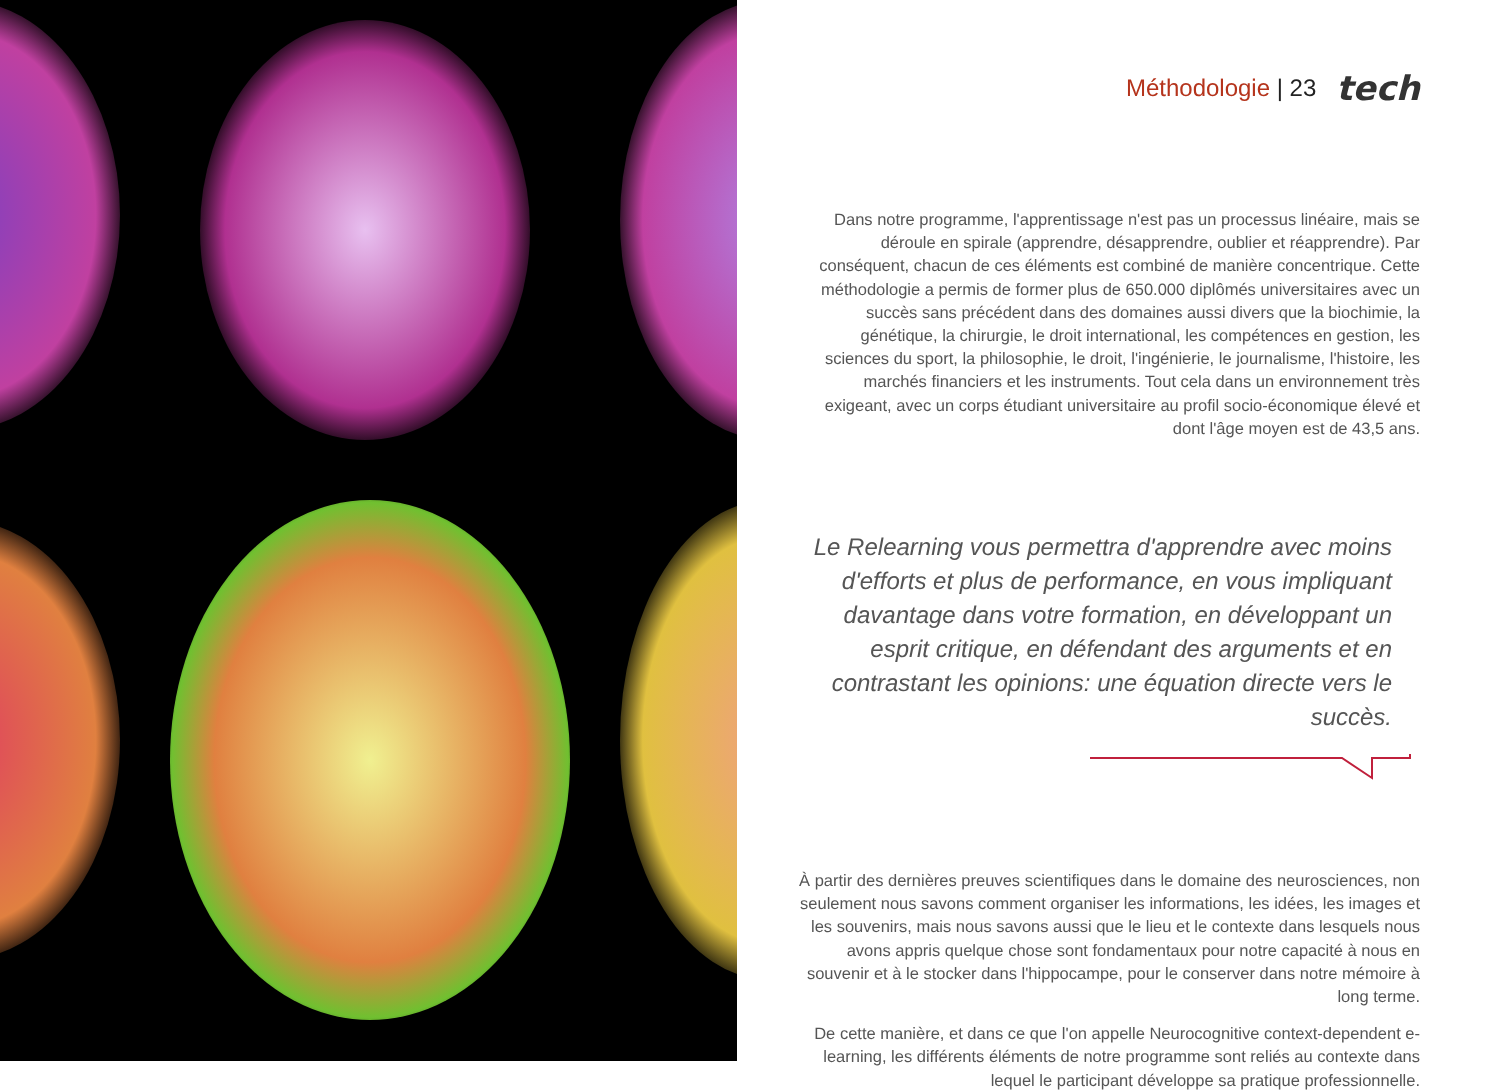Méthodologie | 23 tech
Dans notre programme, l'apprentissage n'est pas un processus linéaire, mais se déroule en spirale (apprendre, désapprendre, oublier et réapprendre). Par conséquent, chacun de ces éléments est combiné de manière concentrique. Cette méthodologie a permis de former plus de 650.000 diplômés universitaires avec un succès sans précédent dans des domaines aussi divers que la biochimie, la génétique, la chirurgie, le droit international, les compétences en gestion, les sciences du sport, la philosophie, le droit, l'ingénierie, le journalisme, l'histoire, les marchés financiers et les instruments. Tout cela dans un environnement très exigeant, avec un corps étudiant universitaire au profil socio-économique élevé et dont l'âge moyen est de 43,5 ans.
Le Relearning vous permettra d'apprendre avec moins d'efforts et plus de performance, en vous impliquant davantage dans votre formation, en développant un esprit critique, en défendant des arguments et en contrastant les opinions: une équation directe vers le succès.
À partir des dernières preuves scientifiques dans le domaine des neurosciences, non seulement nous savons comment organiser les informations, les idées, les images et les souvenirs, mais nous savons aussi que le lieu et le contexte dans lesquels nous avons appris quelque chose sont fondamentaux pour notre capacité à nous en souvenir et à le stocker dans l'hippocampe, pour le conserver dans notre mémoire à long terme.
De cette manière, et dans ce que l'on appelle Neurocognitive context-dependent e-learning, les différents éléments de notre programme sont reliés au contexte dans lequel le participant développe sa pratique professionnelle.